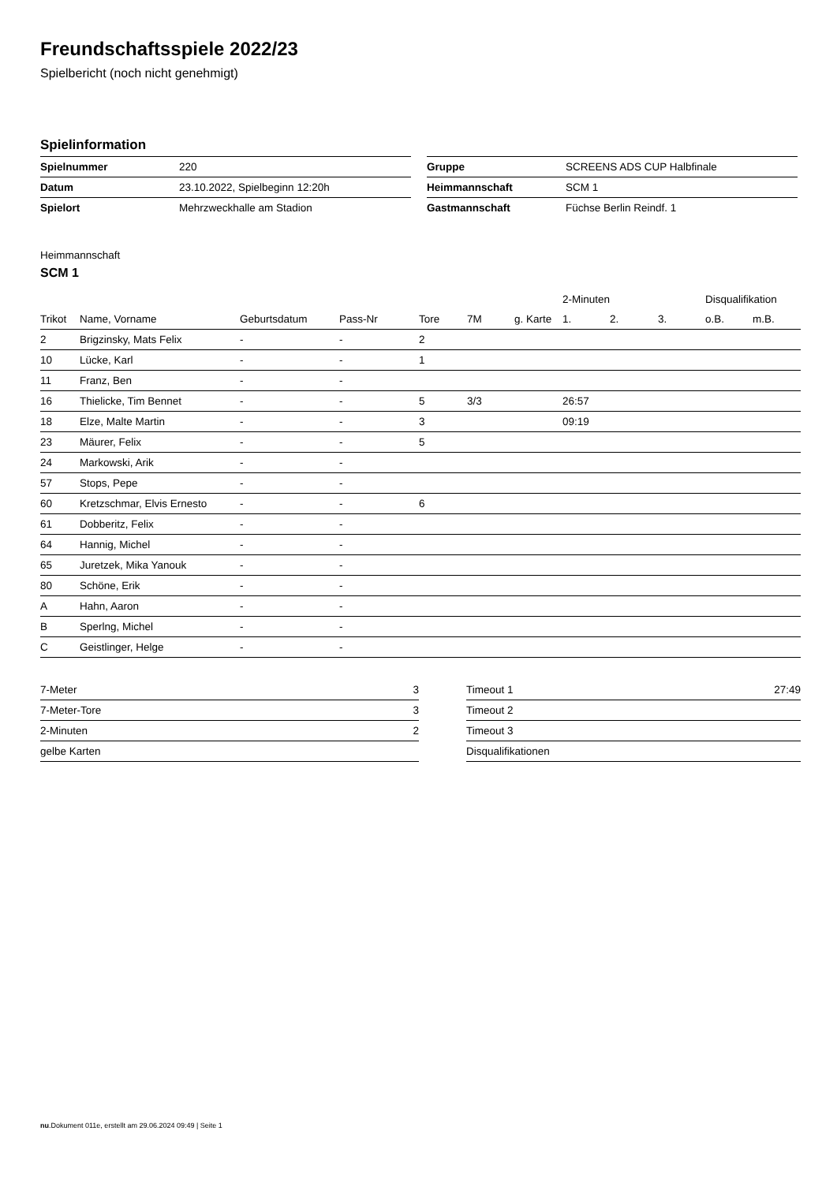Freundschaftsspiele 2022/23
Spielbericht (noch nicht genehmigt)
Spielinformation
| Spielnummer | 220 |
| Datum | 23.10.2022, Spielbeginn 12:20h |
| Spielort | Mehrzweckhalle am Stadion |
| Gruppe | SCREENS ADS CUP Halbfinale |
| Heimmannschaft | SCM 1 |
| Gastmannschaft | Füchse Berlin Reindf. 1 |
Heimmannschaft
SCM 1
| | | | | | | | 2-Minuten | | | Disqualifikation | |
| --- | --- | --- | --- | --- | --- | --- | --- | --- | --- | --- | --- |
| Trikot | Name, Vorname | Geburtsdatum | Pass-Nr | Tore | 7M | g. Karte | 1. | 2. | 3. | o.B. | m.B. |
| 2 | Brigzinsky, Mats Felix | - | - | 2 | | | | | | | |
| 10 | Lücke, Karl | - | - | 1 | | | | | | | |
| 11 | Franz, Ben | - | - | | | | | | | | |
| 16 | Thielicke, Tim Bennet | - | - | 5 | 3/3 | | 26:57 | | | | |
| 18 | Elze, Malte Martin | - | - | 3 | | | 09:19 | | | | |
| 23 | Mäurer, Felix | - | - | 5 | | | | | | | |
| 24 | Markowski, Arik | - | - | | | | | | | | |
| 57 | Stops, Pepe | - | - | | | | | | | | |
| 60 | Kretzschmar, Elvis Ernesto | - | - | 6 | | | | | | | |
| 61 | Dobberitz, Felix | - | - | | | | | | | | |
| 64 | Hannig, Michel | - | - | | | | | | | | |
| 65 | Juretzek, Mika Yanouk | - | - | | | | | | | | |
| 80 | Schöne, Erik | - | - | | | | | | | | |
| A | Hahn, Aaron | - | - | | | | | | | | |
| B | Sperlng, Michel | - | - | | | | | | | | |
| C | Geistlinger, Helge | - | - | | | | | | | | |
| 7-Meter | 3 |
| 7-Meter-Tore | 3 |
| 2-Minuten | 2 |
| gelbe Karten | |
| Timeout 1 | 27:49 |
| Timeout 2 | |
| Timeout 3 | |
| Disqualifikationen | |
nu.Dokument 011e, erstellt am 29.06.2024 09:49 | Seite 1